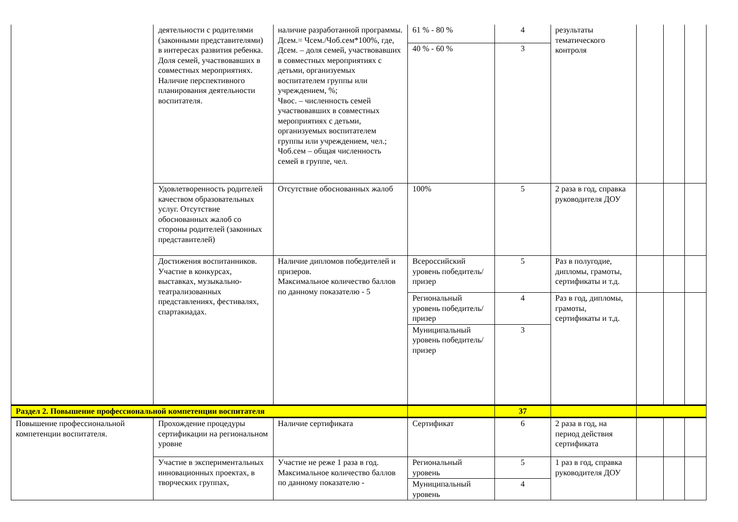| | деятельности с родителями (законными представителями) в интересах развития ребенка. Доля семей, участвовавших в совместных мероприятиях. Наличие перспективного планирования деятельности воспитателя. | наличие разработанной программы. Дсем.= Чсем./Чоб.сем*100%, где, Дсем. – доля семей, участвовавших в совместных мероприятиях с детьми, организуемых воспитателем группы или учреждением, %; Чвос. – численность семей участвовавших в совместных мероприятиях с детьми, организуемых воспитателем группы или учреждением, чел.; Чоб.сем – общая численность семей в группе, чел. | 61 % - 80 % | 4 | результаты тематического контроля | | | |
| | | | 40 % - 60 % | 3 | | | | |
| | Удовлетворенность родителей качеством образовательных услуг. Отсутствие обоснованных жалоб со стороны родителей (законных представителей) | Отсутствие обоснованных жалоб | 100% | 5 | 2 раза в год, справка руководителя ДОУ | | | |
| | Достижения воспитанников. Участие в конкурсах, выставках, музыкально-театрализованных представлениях, фестивалях, спартакиадах. | Наличие дипломов победителей и призеров. Максимальное количество баллов по данному показателю - 5 | Всероссийский уровень победитель/призер | 5 | Раз в полугодие, дипломы, грамоты, сертификаты и т.д. | | | |
| | | | Региональный уровень победитель/призер | 4 | Раз в год, дипломы, грамоты, сертификаты и т.д. | | | |
| | | | Муниципальный уровень победитель/призер | 3 | | | | |
| Раздел 2. Повышение профессиональной компетенции воспитателя | | 37 | | |
| Повышение профессиональной компетенции воспитателя. | Прохождение процедуры сертификации на региональном уровне | Наличие сертификата | Сертификат | 6 | 2 раза в год, на период действия сертификата | | | |
| | Участие в экспериментальных инновационных проектах, в творческих группах, | Участие не реже 1 раза в год. Максимальное количество баллов по данному показателю - | Региональный уровень | 5 | 1 раз в год, справка руководителя ДОУ | | | |
| | | | Муниципальный уровень | 4 | | | | |